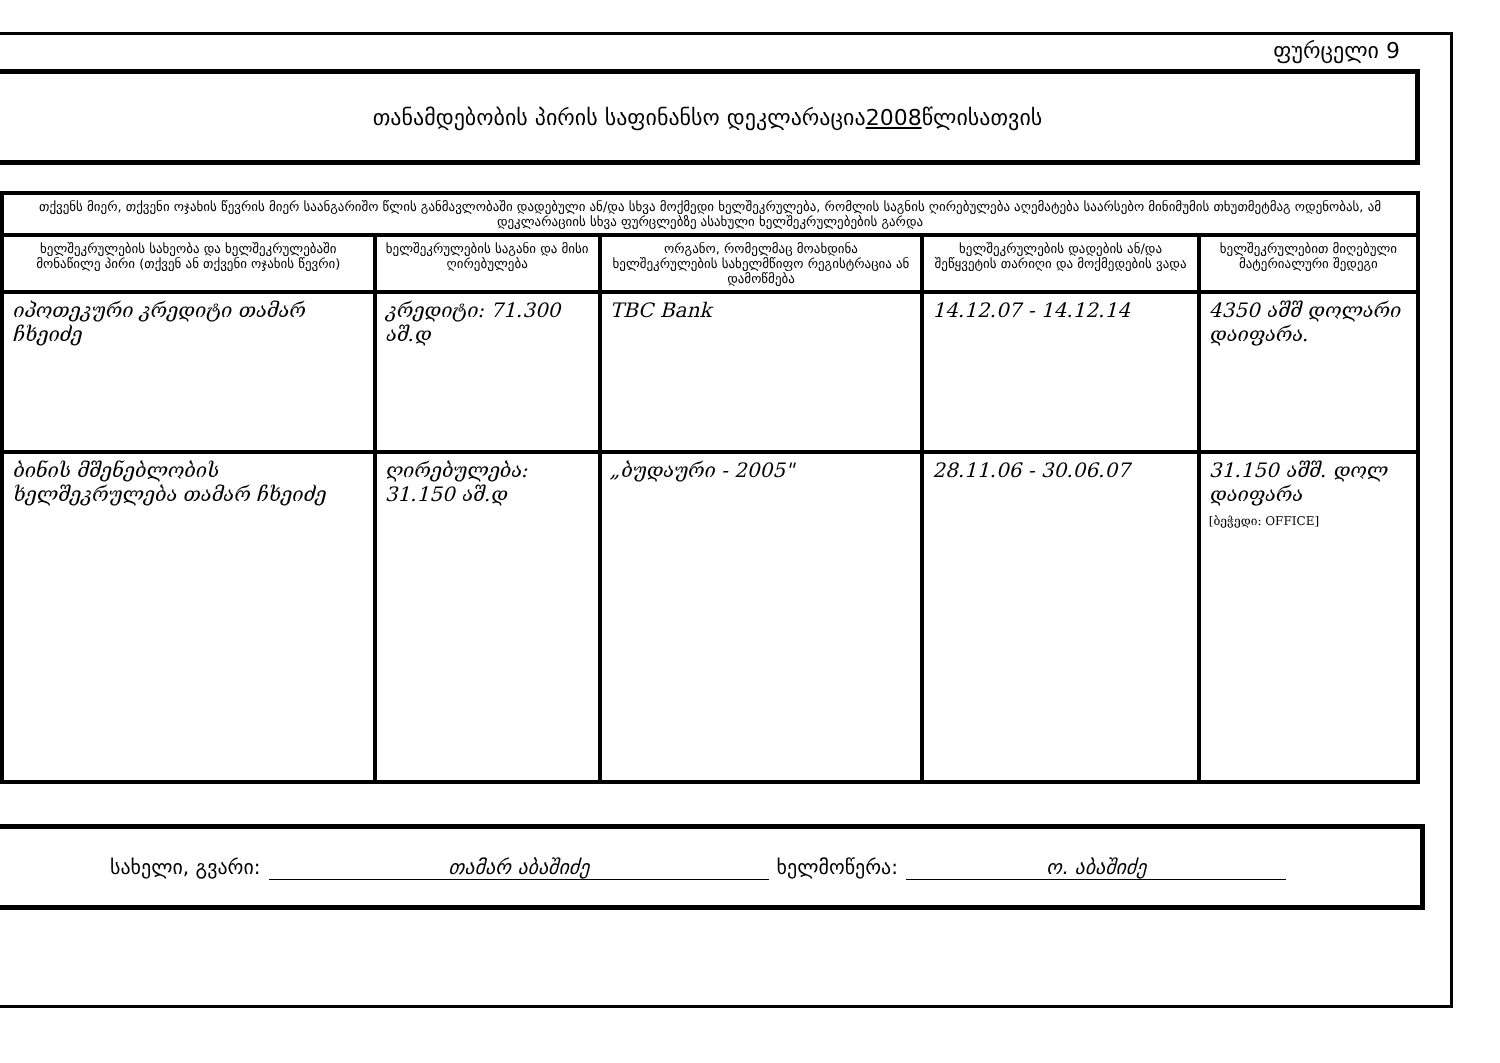ფურცელი 9
თანამდებობის პირის საფინანსო დეკლარაცია 2008 წლისათვის
| თქვენს მიერ, თქვენი ოჯახის წევრის მიერ საანგარიშო წლის განმავლობაში დადებული ან/და სხვა მოქმედი ხელშეკრულება, რომლის საგნის ღირებულება აღემატება საარსებო მინიმუმის თხუთმეტმაგ ოდენობას, ამ დეკლარაციის სხვა ფურცლებზე ასახული ხელშეკრულებების გარდა | | | | |
| ხელშეკრულების სახეობა და ხელშეკრულებაში მონაწილე პირი (თქვენ ან თქვენი ოჯახის წევრი) | ხელშეკრულების საგანი და მისი ღირებულება | ორგანო, რომელმაც მოახდინა ხელშეკრულების სახელმწიფო რეგისტრაცია ან დამოწმება | ხელშეკრულების დადების ან/და შეწყვეტის თარიღი და მოქმედების ვადა | ხელშეკრულებით მიღებული მატერიალური შედეგი |
| იპოთეკური კრედიტი თამარ ჩხეიძე | კრედიტი: 71.300 აშ.დ | TBC Bank | 14.12.07 - 14.12.14 | 4350 აშშ დოლარი დაიფარა. |
| ბინის მშენებლობის ხელშეკრულება თამარ ჩხეიძე | ღირებულება: 31.150 აშ.დ | „ბუდაური - 2005" | 28.11.06 - 30.06.07 | 31.150 აშშ. დოლ დაიფარა [ბეჭედი: OFFICE] |
სახელი, გვარი: თამარ აბაშიძე ხელმოწერა: ო. აბაშიძე